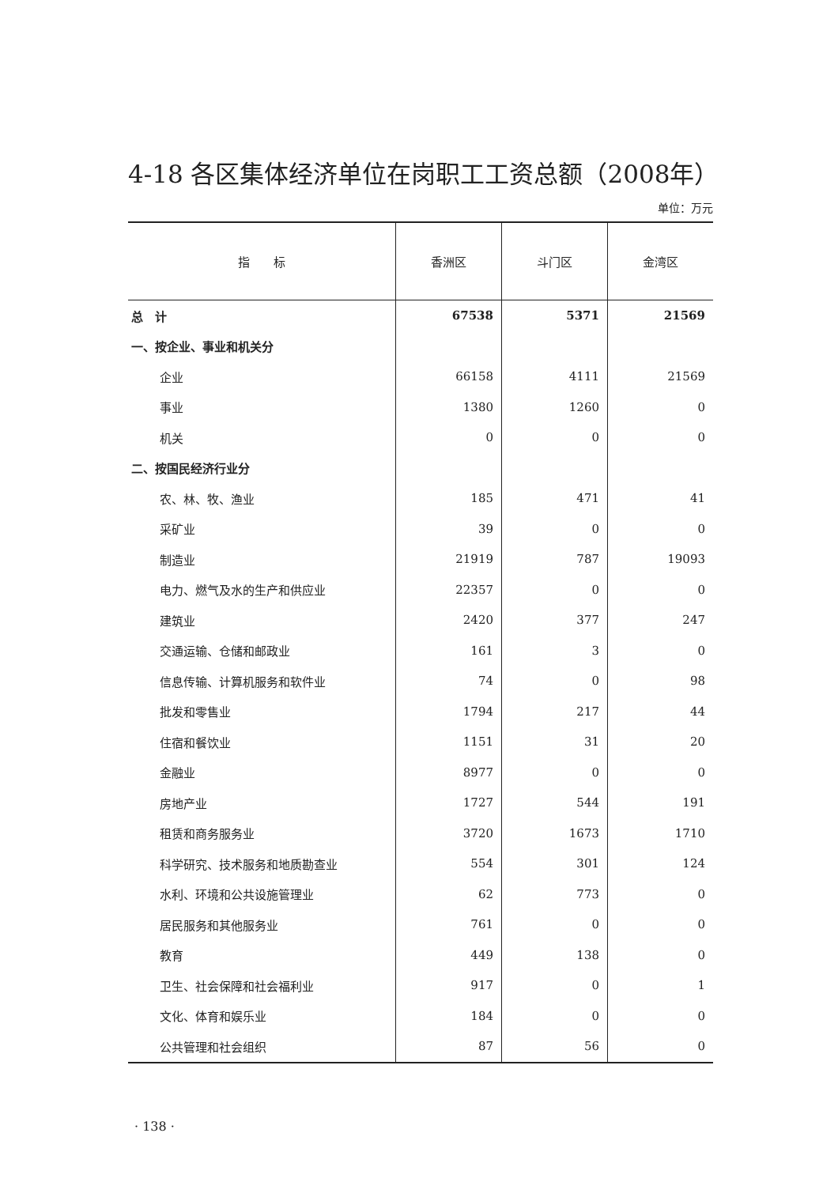4-18 各区集体经济单位在岗职工工资总额（2008年）
单位：万元
| 指 标 | 香洲区 | 斗门区 | 金湾区 |
| --- | --- | --- | --- |
| 总 计 | 67538 | 5371 | 21569 |
| 一、按企业、事业和机关分 | | | |
| 企业 | 66158 | 4111 | 21569 |
| 事业 | 1380 | 1260 | 0 |
| 机关 | 0 | 0 | 0 |
| 二、按国民经济行业分 | | | |
| 农、林、牧、渔业 | 185 | 471 | 41 |
| 采矿业 | 39 | 0 | 0 |
| 制造业 | 21919 | 787 | 19093 |
| 电力、燃气及水的生产和供应业 | 22357 | 0 | 0 |
| 建筑业 | 2420 | 377 | 247 |
| 交通运输、仓储和邮政业 | 161 | 3 | 0 |
| 信息传输、计算机服务和软件业 | 74 | 0 | 98 |
| 批发和零售业 | 1794 | 217 | 44 |
| 住宿和餐饮业 | 1151 | 31 | 20 |
| 金融业 | 8977 | 0 | 0 |
| 房地产业 | 1727 | 544 | 191 |
| 租赁和商务服务业 | 3720 | 1673 | 1710 |
| 科学研究、技术服务和地质勘查业 | 554 | 301 | 124 |
| 水利、环境和公共设施管理业 | 62 | 773 | 0 |
| 居民服务和其他服务业 | 761 | 0 | 0 |
| 教育 | 449 | 138 | 0 |
| 卫生、社会保障和社会福利业 | 917 | 0 | 1 |
| 文化、体育和娱乐业 | 184 | 0 | 0 |
| 公共管理和社会组织 | 87 | 56 | 0 |
· 138 ·